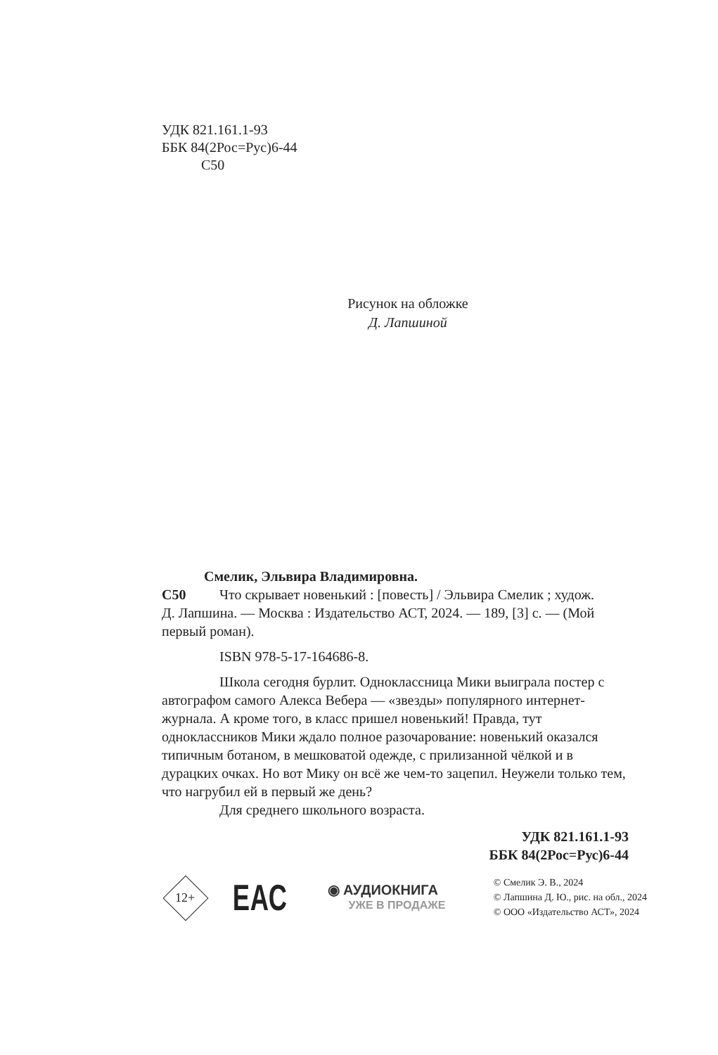УДК 821.161.1-93
ББК 84(2Рос=Рус)6-44
С50
Рисунок на обложке
Д. Лапшиной
Смелик, Эльвира Владимировна.
С50 Что скрывает новенький : [повесть] / Эльвира Смелик ; худож.
Д. Лапшина. — Москва : Издательство АСТ, 2024. — 189, [3] с. — (Мой первый роман).
ISBN 978-5-17-164686-8.
Школа сегодня бурлит. Одноклассница Мики выиграла постер с автографом самого Алекса Вебера — «звезды» популярного интернет-журнала. А кроме того, в класс пришел новенький! Правда, тут одноклассников Мики ждало полное разочарование: новенький оказался типичным ботаном, в мешковатой одежде, с прилизанной чёлкой и в дурацких очках. Но вот Мику он всё же чем-то зацепил. Неужели только тем, что нагрубил ей в первый же день?
Для среднего школьного возраста.
УДК 821.161.1-93
ББК 84(2Рос=Рус)6-44
12+
ЕАС
◉ АУДИОКНИГА
УЖЕ В ПРОДАЖЕ
© Смелик Э. В., 2024
© Лапшина Д. Ю., рис. на обл., 2024
© ООО «Издательство АСТ», 2024